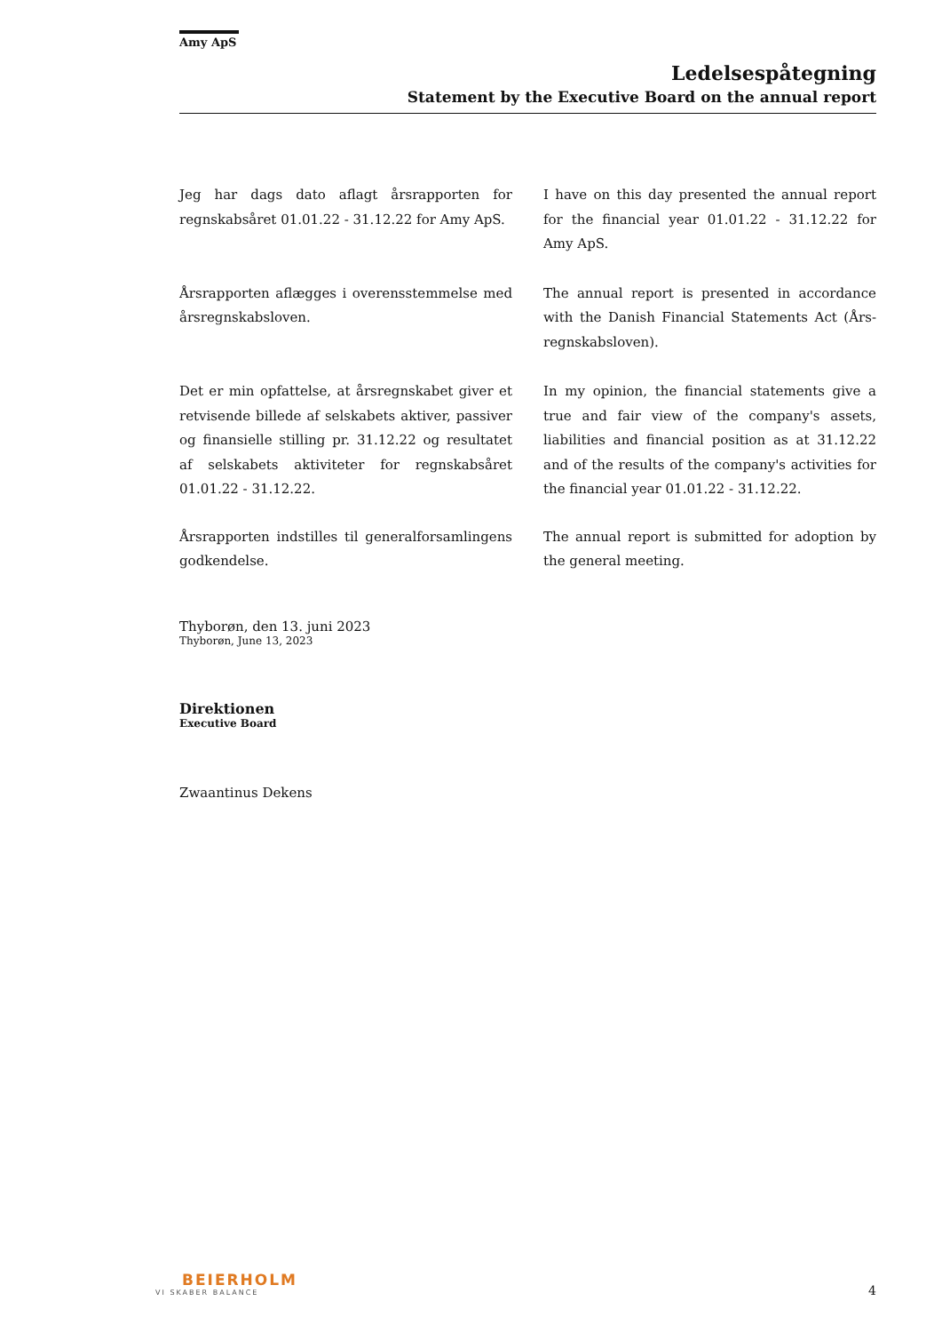Amy ApS
Ledelsespåtegning
Statement by the Executive Board on the annual report
Jeg har dags dato aflagt årsrapporten for regnskabsåret 01.01.22 - 31.12.22 for Amy ApS.
I have on this day presented the annual report for the financial year 01.01.22 - 31.12.22 for Amy ApS.
Årsrapporten aflægges i overensstemmelse med årsregnskabsloven.
The annual report is presented in accordance with the Danish Financial Statements Act (Års-regnskabsloven).
Det er min opfattelse, at årsregnskabet giver et retvisende billede af selskabets aktiver, passiver og finansielle stilling pr. 31.12.22 og resultatet af selskabets aktiviteter for regnskabsåret 01.01.22 - 31.12.22.
In my opinion, the financial statements give a true and fair view of the company's assets, liabilities and financial position as at 31.12.22 and of the results of the company's activities for the financial year 01.01.22 - 31.12.22.
Årsrapporten indstilles til generalforsamlingens godkendelse.
The annual report is submitted for adoption by the general meeting.
Thyborøn, den 13. juni 2023
Thyborøn, June 13, 2023
Direktionen
Executive Board
Zwaantinus Dekens
BEIERHOLM
VI SKABER BALANCE
4